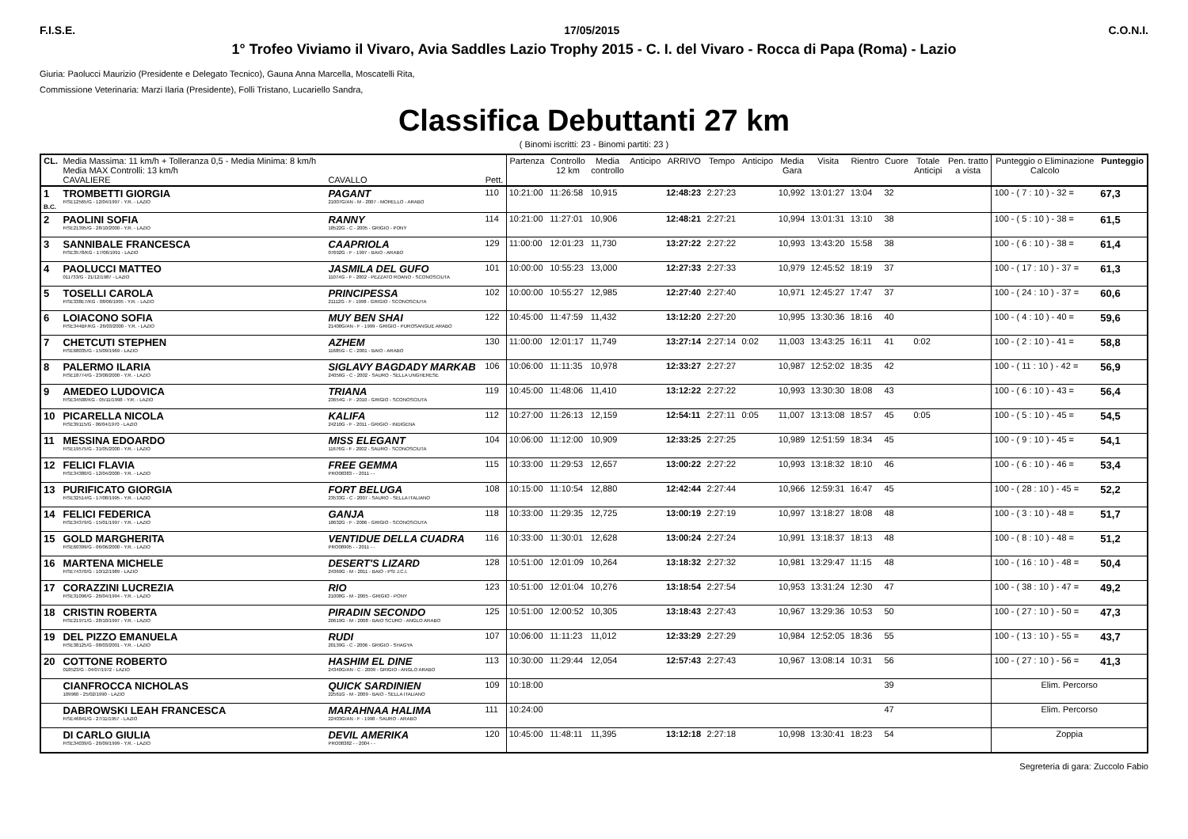F.I.S.E. 17/05/2015 C.O.N.I.
1° Trofeo Viviamo il Vivaro, Avia Saddles Lazio Trophy 2015 - C. I. del Vivaro - Rocca di Papa (Roma) - Lazio
Giuria: Paolucci Maurizio (Presidente e Delegato Tecnico), Gauna Anna Marcella, Moscatelli Rita,
Commissione Veterinaria: Marzi Ilaria (Presidente), Folli Tristano, Lucariello Sandra,
Classifica Debuttanti 27 km
( Binomi iscritti: 23 - Binomi partiti: 23 )
| CL. | Media Massima: 11 km/h + Tolleranza 0,5 - Media Minima: 8 km/h Media MAX Controlli: 13 km/h CAVALIERE | CAVALLO | Pett. | Partenza | Controllo 12 km | Media controllo | Anticipo | ARRIVO | Tempo | Anticipo | Media Gara | Visita | Rientro | Cuore | Totale Anticipi | Pen. tratto a vista | Punteggio o Eliminazione Calcolo | Punteggio |
| --- | --- | --- | --- | --- | --- | --- | --- | --- | --- | --- | --- | --- | --- | --- | --- | --- | --- | --- |
| 1 B.C. | TROMBETTI GIORGIA FISE12565/G - 12/04/1997 - Y.R. - LAZIO | PAGANT 21007G/AN - M - 2007 - MORELLO - ARABO | 110 | 10:21:00 | 11:26:58 | 10,915 | | 12:48:23 | 2:27:23 | | 10,992 | 13:01:27 | 13:04 | 32 | | | 100 - ( 7 : 10 ) - 32 = | 67,3 |
| 2 | PAOLINI SOFIA FISE21395/G - 28/10/2000 - Y.R. - LAZIO | RANNY 18522G - C - 2005 - GRIGIO - PONY | 114 | 10:21:00 | 11:27:01 | 10,906 | | 12:48:21 | 2:27:21 | | 10,994 | 13:01:31 | 13:10 | 38 | | | 100 - ( 5 : 10 ) - 38 = | 61,5 |
| 3 | SANNIBALE FRANCESCA FISE3578/KG - 17/06/1991 - LAZIO | CAAPRIOLA 07692G - F - 1997 - BAIO - ARABO | 129 | 11:00:00 | 12:01:23 | 11,730 | | 13:27:22 | 2:27:22 | | 10,993 | 13:43:20 | 15:58 | 38 | | | 100 - ( 6 : 10 ) - 38 = | 61,4 |
| 4 | PAOLUCCI MATTEO 011733/G - 21/12/1987 - LAZIO | JASMILA DEL GUFO 11074G - F - 2002 - PEZZATO ROANO - SCONOSCIUTA | 101 | 10:00:00 | 10:55:23 | 13,000 | | 12:27:33 | 2:27:33 | | 10,979 | 12:45:52 | 18:19 | 37 | | | 100 - ( 17 : 10 ) - 37 = | 61,3 |
| 5 | TOSELLI CAROLA FISE338E7/KG - 08/06/1995 - Y.R. - LAZIO | PRINCIPESSA 21112G - F - 1998 - GRIGIO - SCONOSCIUTA | 102 | 10:00:00 | 10:55:27 | 12,985 | | 12:27:40 | 2:27:40 | | 10,971 | 12:45:27 | 17:47 | 37 | | | 100 - ( 24 : 10 ) - 37 = | 60,6 |
| 6 | LOIACONO SOFIA FISE344BF/KG - 26/03/2000 - Y.R. - LAZIO | MUY BEN SHAI 21400G/AN - F - 1999 - GRIGIO - PUROSANGUE ARABO | 122 | 10:45:00 | 11:47:59 | 11,432 | | 13:12:20 | 2:27:20 | | 10,995 | 13:30:36 | 18:16 | 40 | | | 100 - ( 4 : 10 ) - 40 = | 59,6 |
| 7 | CHETCUTI STEPHEN FISE68035/G - 15/09/1969 - LAZIO | AZHEM 11685G - C - 2001 - BAIO - ARABO | 130 | 11:00:00 | 12:01:17 | 11,749 | | 13:27:14 | 2:27:14 | 0:02 | 11,003 | 13:43:25 | 16:11 | 41 | 0:02 | | 100 - ( 2 : 10 ) - 41 = | 58,8 |
| 8 | PALERMO ILARIA FISE18774/G - 23/08/2000 - Y.R. - LAZIO | SIGLAVY BAGDADY MARKAB 24056G - C - 2002 - SAURO - SELLA UNGHERESE | 106 | 10:06:00 | 11:11:35 | 10,978 | | 12:33:27 | 2:27:27 | | 10,987 | 12:52:02 | 18:35 | 42 | | | 100 - ( 11 : 10 ) - 42 = | 56,9 |
| 9 | AMEDEO LUDOVICA FISE34508/KG - 05/11/1998 - Y.R. - LAZIO | TRIANA 23654G - F - 2010 - GRIGIO - SCONOSCIUTA | 119 | 10:45:00 | 11:48:06 | 11,410 | | 13:12:22 | 2:27:22 | | 10,993 | 13:30:30 | 18:08 | 43 | | | 100 - ( 6 : 10 ) - 43 = | 56,4 |
| 10 | PICARELLA NICOLA FISE39115/G - 06/04/1970 - LAZIO | KALIFA 24210G - F - 2011 - GRIGIO - INDIGENA | 112 | 10:27:00 | 11:26:13 | 12,159 | | 12:54:11 | 2:27:11 | 0:05 | 11,007 | 13:13:08 | 18:57 | 45 | 0:05 | | 100 - ( 5 : 10 ) - 45 = | 54,5 |
| 11 | MESSINA EDOARDO FISE19575/G - 31/05/2000 - Y.R. - LAZIO | MISS ELEGANT 11676G - F - 2002 - SAURO - SCONOSCIUTA | 104 | 10:06:00 | 11:12:00 | 10,909 | | 12:33:25 | 2:27:25 | | 10,989 | 12:51:59 | 18:34 | 45 | | | 100 - ( 9 : 10 ) - 45 = | 54,1 |
| 12 | FELICI FLAVIA FISE34380/G - 12/04/2000 - Y.R. - LAZIO | FREE GEMMA PRO08383 - - 2011 - - | 115 | 10:33:00 | 11:29:53 | 12,657 | | 13:00:22 | 2:27:22 | | 10,993 | 13:18:32 | 18:10 | 46 | | | 100 - ( 6 : 10 ) - 46 = | 53,4 |
| 13 | PURIFICATO GIORGIA FISE32514/G - 17/08/1995 - Y.R. - LAZIO | FORT BELUGA 23533G - C - 2007 - SAURO - SELLA ITALIANO | 108 | 10:15:00 | 11:10:54 | 12,880 | | 12:42:44 | 2:27:44 | | 10,966 | 12:59:31 | 16:47 | 45 | | | 100 - ( 28 : 10 ) - 45 = | 52,2 |
| 14 | FELICI FEDERICA FISE34379/G - 15/01/1997 - Y.R. - LAZIO | GANJA 18632G - F - 2006 - GRIGIO - SCONOSCIUTA | 118 | 10:33:00 | 11:29:35 | 12,725 | | 13:00:19 | 2:27:19 | | 10,997 | 13:18:27 | 18:08 | 48 | | | 100 - ( 3 : 10 ) - 48 = | 51,7 |
| 15 | GOLD MARGHERITA FISE60399/G - 06/06/2000 - Y.R. - LAZIO | VENTIDUE DELLA CUADRA PRO08905 - - 2011 - - | 116 | 10:33:00 | 11:30:01 | 12,628 | | 13:00:24 | 2:27:24 | | 10,991 | 13:18:37 | 18:13 | 48 | | | 100 - ( 8 : 10 ) - 48 = | 51,2 |
| 16 | MARTENA MICHELE FISE74370/G - 10/12/1989 - LAZIO | DESERT'S LIZARD 24369G - M - 2011 - BAIO - PSI J.C.I. | 128 | 10:51:00 | 12:01:09 | 10,264 | | 13:18:32 | 2:27:32 | | 10,981 | 13:29:47 | 11:15 | 48 | | | 100 - ( 16 : 10 ) - 48 = | 50,4 |
| 17 | CORAZZINI LUCREZIA FISE31096/G - 26/04/1994 - Y.R. - LAZIO | RIO 21008G - M - 2005 - GRIGIO - PONY | 123 | 10:51:00 | 12:01:04 | 10,276 | | 13:18:54 | 2:27:54 | | 10,953 | 13:31:24 | 12:30 | 47 | | | 100 - ( 38 : 10 ) - 47 = | 49,2 |
| 18 | CRISTIN ROBERTA FISE21971/G - 28/10/1997 - Y.R. - LAZIO | PIRADIN SECONDO 20619G - M - 2008 - BAIO SCURO - ANGLO ARABO | 125 | 10:51:00 | 12:00:52 | 10,305 | | 13:18:43 | 2:27:43 | | 10,967 | 13:29:36 | 10:53 | 50 | | | 100 - ( 27 : 10 ) - 50 = | 47,3 |
| 19 | DEL PIZZO EMANUELA FISE38125/G - 08/03/2001 - Y.R. - LAZIO | RUDI 20139G - C - 2006 - GRIGIO - SHAGYA | 107 | 10:06:00 | 11:11:23 | 11,012 | | 12:33:29 | 2:27:29 | | 10,984 | 12:52:05 | 18:36 | 55 | | | 100 - ( 13 : 10 ) - 55 = | 43,7 |
| 20 | COTTONE ROBERTO 018523/G - 04/07/1972 - LAZIO | HASHIM EL DINE 24340G/AN - C - 2009 - GRIGIO - ANGLO ARABO | 113 | 10:30:00 | 11:29:44 | 12,054 | | 12:57:43 | 2:27:43 | | 10,967 | 13:08:14 | 10:31 | 56 | | | 100 - ( 27 : 10 ) - 56 = | 41,3 |
| | CIANFROCCA NICHOLAS 109960 - 25/02/1990 - LAZIO | QUICK SARDINIEN 22561G - M - 2009 - BAIO - SELLA ITALIANO | 109 | 10:18:00 | | | | | | | | | | 39 | | | Elim. Percorso | |
| | DABROWSKI LEAH FRANCESCA FISE46841/G - 27/11/1957 - LAZIO | MARAHNAA HALIMA 22403G/AN - F - 1998 - SAURO - ARABO | 111 | 10:24:00 | | | | | | | | | | 47 | | | Elim. Percorso | |
| | DI CARLO GIULIA FISE34039/G - 26/09/1999 - Y.R. - LAZIO | DEVIL AMERIKA PRO08382 - - 2004 - - | 120 | 10:45:00 | 11:48:11 | 11,395 | | 13:12:18 | 2:27:18 | | 10,998 | 13:30:41 | 18:23 | 54 | | | Zoppia | |
Segreteria di gara: Zuccolo Fabio